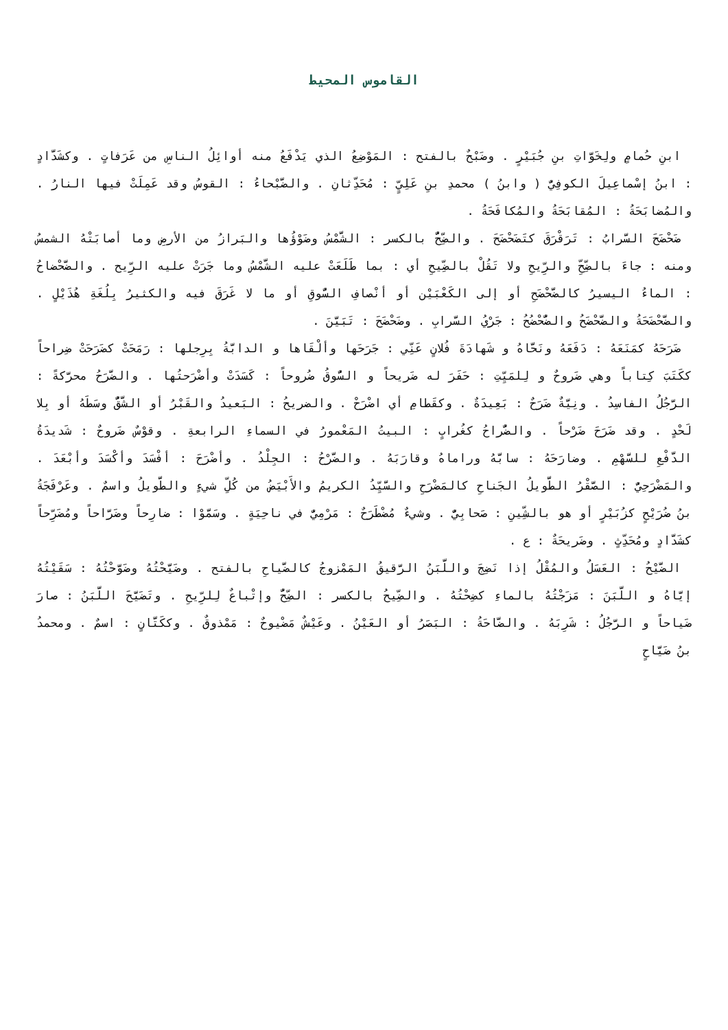القاموس المحيط
ابنِ حُمامٍ ولِخَوَّاتِ بنِ جُبَيْرٍ . وضَبْحٌ بالفتح : المَوْضِعُ الذي يَدْفَعُ منه أوائِلُ الناسِ من عَرَفاتٍ . وكشَدَّادٍ : ابنُ إسْماعِيلَ الكوفِيُّ ( وابنُ ) محمدِ بنِ عَلِيٍّ : مُحَدِّثانِ . والضَّبْحاءُ : القوسُ وقد عَمِلَتْ فيها النارُ . والمُضابَحَةُ : المُقابَحَةُ والمُكافَحَةُ .
ضَحْضَحَ السَّرابُ : تَرَقْرَقَ كتَضَحْضَحَ . والضِّحُّ بالكسر : الشَّمْسُ وضَوْؤُها والبَرازُ من الأرضِ وما أصابَتْهُ الشمسُ ومنه : جاءَ بالضِّحِّ والرِّيحِ ولا تَقُلْ بالضِّيحِ أي : بما طَلَعَتْ عليه الشَّمْسُ وما جَرَتْ عليه الرِّيح . والضَّحْضاحُ : الماءُ اليسيرُ كالضَّحْضَحِ أو إلى الكَعْبَيْن أو أنْصافِ السُّوقِ أو ما لا غَرَقَ فيه والكثيرُ بِلُغَةِ هُذَيْلٍ . والضَّحْضَحَةُ والضَّحْضَحُ والضُّحْضُحُ : جَرْيُ السَّرابِ . وضَحْضَحَ : تَبَيَّنَ .
ضَرَحَهُ كمَنَعَهُ : دَفَعَهُ ونَحَّاهُ و شَهادَةَ فُلانٍ عَنِّي : جَرَحَها وألْقَاها و الدابَّةُ بِرِجلها : رَمَحَتْ كضَرَحَتْ ضِراحاً ككَتَبَ كِتاباً وهي ضَروحٌ و لِلمَيِّتِ : حَفَرَ له ضَريحاً و السُّوقُ ضُروحاً : كَسَدَتْ وأضْرَحتُها . والضَّرَحُ محرَّكةً : الرَّجُلُ الفاسِدُ . ونِيَّةٌ ضَرَحٌ : بَعِيدَةٌ . وكقَطامِ أي اضْرَحْ . والضريحُ : البَعيدُ والقَبْرُ أو الشَّقُّ وسَطَهُ أو بِلا لَحْدٍ . وقد ضَرَحَ ضَرْحاً . والضُّراحُ كغُرابٍ : البيتُ المَعْمورُ في السماءِ الرابعةِ . وقوْسٌ ضَروحٌ : شَديدَةُ الدَّفْعِ للسَّهْمِ . وضارَحَهُ : سابَّهُ وراماهُ وقارَبَهُ . والضَّرْحُ : الجِلْدُ . وأضْرَحَ : أفْسَدَ وأكْسَدَ وأبْعَدَ . والمَضْرَحِيُّ : الصَّقْرُ الطَّويلُ الجَناحِ كالمَضْرَحِ والسَّيِّدُ الكريمُ والأَبْيَضُ من كُلِّ شيءٍ والطَّويلُ واسمٌ . وعَرْفَجَةُ بنُ ضُرَيْحٍ كزُبَيْرٍ أو هو بالشِّينِ : صَحابِيٌّ . وشيءٌ مُضْطَرَحٌ : مَرْمِيٌّ في ناحِيَةٍ . وسَمَّوْا : ضارِحاً وضَرَّاحاً ومُضَرِّحاً كشَدَّادٍ ومُحَدِّثٍ . وضَريحَةٌ : ع .
الضَّيْحُ : العَسَلُ والمُقْلُ إذا نَضِجَ واللَّبَنُ الرَّقيقُ المَمْزوجُ كالضَّياحِ بالفتح . وضَيَّحْتُهُ وضَوَّحْتُهُ : سَقَيْتُهُ إيَّاهُ و اللَّبَنَ : مَزَجْتُهُ بالماءِ كضِحْتُهُ . والضِّيحُ بالكسر : الضِّحُّ وإتْباعٌ لِلرِّيحِ . وتَضَيَّحَ اللَّبَنُ : صارَ ضَياحاً و الرَّجُلُ : شَرِبَهُ . والضَّاحَةُ : البَصَرُ أو العَيْنُ . وعَيْشٌ مَضْيوحٌ : مَمْذوقٌ . وككَتَّانٍ : اسمٌ . ومحمدُ بنُ ضَيَّاحٍ